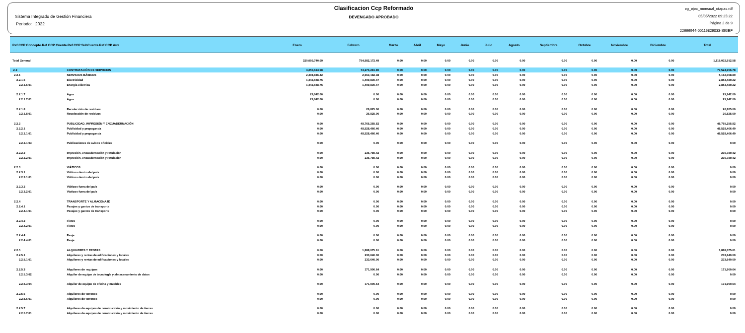Sistema Integrado de Gestión Financiera
Periodo: 2022
Clasificacion Ccp Reformado
DEVENGADO APROBADO
eg_ejec_mensual_etapas.rdf
05/05/2022 09:25:22
Página 2 de 9
22666944-00116826033-SIGEF
| Ref CCP Concepto.Ref CCP Cuenta.Ref CCP SubCuenta.Ref CCP Aux | | Enero | Febrero | Marzo | Abril | Mayo | Junio | Julio | Agosto | Septiembre | Octubre | Noviembre | Diciembre | Total |
| --- | --- | --- | --- | --- | --- | --- | --- | --- | --- | --- | --- | --- | --- | --- |
| Total General | | 320,050,740.09 | 794,982,172.49 | 0.00 | 0.00 | 0.00 | 0.00 | 0.00 | 0.00 | 0.00 | 0.00 | 0.00 | 0.00 | 1,115,032,912.58 |
| 2.2 | CONTRATACIÓN DE SERVICIOS | 4,250,624.98 | 73,274,281.80 | 0.00 | 0.00 | 0.00 | 0.00 | 0.00 | 0.00 | 0.00 | 0.00 | 0.00 | 0.00 | 77,524,906.78 |
| 2.2.1 | SERVICIOS BÁSICOS | 2,498,886.42 | 2,663,182.38 | 0.00 | 0.00 | 0.00 | 0.00 | 0.00 | 0.00 | 0.00 | 0.00 | 0.00 | 0.00 | 5,162,068.80 |
| 2.2.1.6 | Electricidad | 1,443,658.75 | 1,409,830.47 | 0.00 | 0.00 | 0.00 | 0.00 | 0.00 | 0.00 | 0.00 | 0.00 | 0.00 | 0.00 | 2,853,489.22 |
| 2.2.1.6.01 | Energía eléctrica | 1,443,658.75 | 1,409,830.47 | 0.00 | 0.00 | 0.00 | 0.00 | 0.00 | 0.00 | 0.00 | 0.00 | 0.00 | 0.00 | 2,853,489.22 |
| 2.2.1.7 | Agua | 29,942.00 | 0.00 | 0.00 | 0.00 | 0.00 | 0.00 | 0.00 | 0.00 | 0.00 | 0.00 | 0.00 | 0.00 | 29,942.00 |
| 2.2.1.7.01 | Agua | 29,942.00 | 0.00 | 0.00 | 0.00 | 0.00 | 0.00 | 0.00 | 0.00 | 0.00 | 0.00 | 0.00 | 0.00 | 29,942.00 |
| 2.2.1.8 | Recolección de residuos | 0.00 | 26,825.00 | 0.00 | 0.00 | 0.00 | 0.00 | 0.00 | 0.00 | 0.00 | 0.00 | 0.00 | 0.00 | 26,825.00 |
| 2.2.1.8.01 | Recolección de residuos | 0.00 | 26,825.00 | 0.00 | 0.00 | 0.00 | 0.00 | 0.00 | 0.00 | 0.00 | 0.00 | 0.00 | 0.00 | 26,825.00 |
| 2.2.2 | PUBLICIDAD, IMPRESIÓN Y ENCUADERNACIÓN | 0.00 | 48,765,255.82 | 0.00 | 0.00 | 0.00 | 0.00 | 0.00 | 0.00 | 0.00 | 0.00 | 0.00 | 0.00 | 48,765,255.82 |
| 2.2.2.1 | Publicidad y propaganda | 0.00 | 48,528,466.40 | 0.00 | 0.00 | 0.00 | 0.00 | 0.00 | 0.00 | 0.00 | 0.00 | 0.00 | 0.00 | 48,528,466.40 |
| 2.2.2.1.01 | Publicidad y propaganda | 0.00 | 48,528,466.40 | 0.00 | 0.00 | 0.00 | 0.00 | 0.00 | 0.00 | 0.00 | 0.00 | 0.00 | 0.00 | 48,528,466.40 |
| 2.2.2.1.03 | Publicaciones de avisos oficiales | 0.00 | 0.00 | 0.00 | 0.00 | 0.00 | 0.00 | 0.00 | 0.00 | 0.00 | 0.00 | 0.00 | 0.00 | 0.00 |
| 2.2.2.2 | Impresión, encuadernación y rotulación | 0.00 | 236,789.42 | 0.00 | 0.00 | 0.00 | 0.00 | 0.00 | 0.00 | 0.00 | 0.00 | 0.00 | 0.00 | 236,789.42 |
| 2.2.2.2.01 | Impresión, encuadernación y rotulación | 0.00 | 236,789.42 | 0.00 | 0.00 | 0.00 | 0.00 | 0.00 | 0.00 | 0.00 | 0.00 | 0.00 | 0.00 | 236,789.42 |
| 2.2.3 | VIÁTICOS | 0.00 | 0.00 | 0.00 | 0.00 | 0.00 | 0.00 | 0.00 | 0.00 | 0.00 | 0.00 | 0.00 | 0.00 | 0.00 |
| 2.2.3.1 | Viáticos dentro del país | 0.00 | 0.00 | 0.00 | 0.00 | 0.00 | 0.00 | 0.00 | 0.00 | 0.00 | 0.00 | 0.00 | 0.00 | 0.00 |
| 2.2.3.1.01 | Viáticos dentro del país | 0.00 | 0.00 | 0.00 | 0.00 | 0.00 | 0.00 | 0.00 | 0.00 | 0.00 | 0.00 | 0.00 | 0.00 | 0.00 |
| 2.2.3.2 | Viáticos fuera del país | 0.00 | 0.00 | 0.00 | 0.00 | 0.00 | 0.00 | 0.00 | 0.00 | 0.00 | 0.00 | 0.00 | 0.00 | 0.00 |
| 2.2.3.2.01 | Viaticos fuera del país | 0.00 | 0.00 | 0.00 | 0.00 | 0.00 | 0.00 | 0.00 | 0.00 | 0.00 | 0.00 | 0.00 | 0.00 | 0.00 |
| 2.2.4 | TRANSPORTE Y ALMACENAJE | 0.00 | 0.00 | 0.00 | 0.00 | 0.00 | 0.00 | 0.00 | 0.00 | 0.00 | 0.00 | 0.00 | 0.00 | 0.00 |
| 2.2.4.1 | Pasajes y gastos de transporte | 0.00 | 0.00 | 0.00 | 0.00 | 0.00 | 0.00 | 0.00 | 0.00 | 0.00 | 0.00 | 0.00 | 0.00 | 0.00 |
| 2.2.4.1.01 | Pasajes y gastos de transporte | 0.00 | 0.00 | 0.00 | 0.00 | 0.00 | 0.00 | 0.00 | 0.00 | 0.00 | 0.00 | 0.00 | 0.00 | 0.00 |
| 2.2.4.2 | Fletes | 0.00 | 0.00 | 0.00 | 0.00 | 0.00 | 0.00 | 0.00 | 0.00 | 0.00 | 0.00 | 0.00 | 0.00 | 0.00 |
| 2.2.4.2.01 | Fletes | 0.00 | 0.00 | 0.00 | 0.00 | 0.00 | 0.00 | 0.00 | 0.00 | 0.00 | 0.00 | 0.00 | 0.00 | 0.00 |
| 2.2.4.4 | Peaje | 0.00 | 0.00 | 0.00 | 0.00 | 0.00 | 0.00 | 0.00 | 0.00 | 0.00 | 0.00 | 0.00 | 0.00 | 0.00 |
| 2.2.4.4.01 | Peaje | 0.00 | 0.00 | 0.00 | 0.00 | 0.00 | 0.00 | 0.00 | 0.00 | 0.00 | 0.00 | 0.00 | 0.00 | 0.00 |
| 2.2.5 | ALQUILERES Y RENTAS | 0.00 | 1,888,075.61 | 0.00 | 0.00 | 0.00 | 0.00 | 0.00 | 0.00 | 0.00 | 0.00 | 0.00 | 0.00 | 1,888,075.61 |
| 2.2.5.1 | Alquileres y rentas de edificaciones y locales | 0.00 | 233,640.00 | 0.00 | 0.00 | 0.00 | 0.00 | 0.00 | 0.00 | 0.00 | 0.00 | 0.00 | 0.00 | 233,640.00 |
| 2.2.5.1.01 | Alquileres y rentas de edificaciones y locales | 0.00 | 233,640.00 | 0.00 | 0.00 | 0.00 | 0.00 | 0.00 | 0.00 | 0.00 | 0.00 | 0.00 | 0.00 | 233,640.00 |
| 2.2.5.3 | Alquileres de equipos | 0.00 | 171,900.64 | 0.00 | 0.00 | 0.00 | 0.00 | 0.00 | 0.00 | 0.00 | 0.00 | 0.00 | 0.00 | 171,900.64 |
| 2.2.5.3.02 | Alquiler de equipo de tecnología y almacenamiento de datos | 0.00 | 0.00 | 0.00 | 0.00 | 0.00 | 0.00 | 0.00 | 0.00 | 0.00 | 0.00 | 0.00 | 0.00 | 0.00 |
| 2.2.5.3.04 | Alquiler de equipo de oficina y muebles | 0.00 | 171,900.64 | 0.00 | 0.00 | 0.00 | 0.00 | 0.00 | 0.00 | 0.00 | 0.00 | 0.00 | 0.00 | 171,900.64 |
| 2.2.5.6 | Alquileres de terrenos | 0.00 | 0.00 | 0.00 | 0.00 | 0.00 | 0.00 | 0.00 | 0.00 | 0.00 | 0.00 | 0.00 | 0.00 | 0.00 |
| 2.2.5.6.01 | Alquileres de terrenos | 0.00 | 0.00 | 0.00 | 0.00 | 0.00 | 0.00 | 0.00 | 0.00 | 0.00 | 0.00 | 0.00 | 0.00 | 0.00 |
| 2.2.5.7 | Alquileres de equipos de construcción y movimiento de tierras | 0.00 | 0.00 | 0.00 | 0.00 | 0.00 | 0.00 | 0.00 | 0.00 | 0.00 | 0.00 | 0.00 | 0.00 | 0.00 |
| 2.2.5.7.01 | Alquileres de equipos de construcción y movimiento de tierras | 0.00 | 0.00 | 0.00 | 0.00 | 0.00 | 0.00 | 0.00 | 0.00 | 0.00 | 0.00 | 0.00 | 0.00 | 0.00 |